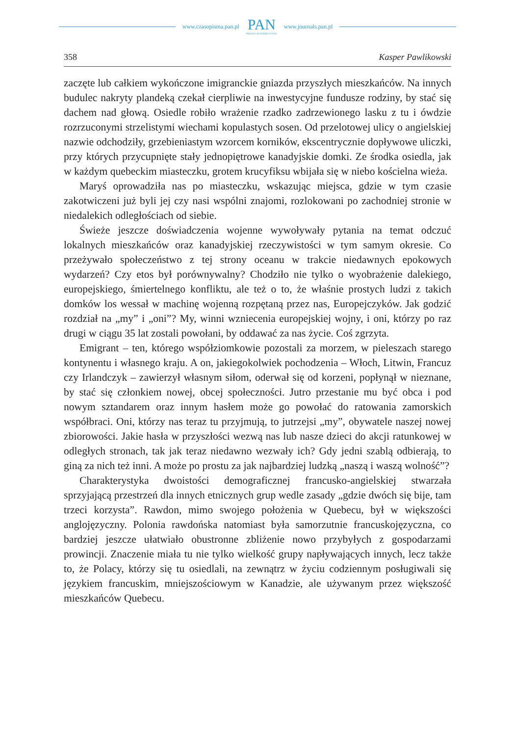www.czasopisma.pan.pl
PAN
POLSKA AKADEMIA NAUK
www.journals.pan.pl
358 Kasper Pawlikowski
zaczęte lub całkiem wykończone imigranckie gniazda przyszłych mieszkańców. Na innych budulec nakryty plandeką czekał cierpliwie na inwestycyjne fundusze rodziny, by stać się dachem nad głową. Osiedle robiło wrażenie rzadko zadrzewionego lasku z tu i ówdzie rozrzuconymi strzelistymi wiechami kopulastych sosen. Od przelotowej ulicy o angielskiej nazwie odchodziły, grzebieniastym wzorcem korników, ekscentrycznie dopływowe uliczki, przy których przycupnięte stały jednopiętrowe kanadyjskie domki. Ze środka osiedla, jak w każdym quebeckim miasteczku, grotem krucyfiksu wbijała się w niebo kościelna wieża.
Maryś oprowadziła nas po miasteczku, wskazując miejsca, gdzie w tym czasie zakotwiczeni już byli jej czy nasi wspólni znajomi, rozlokowani po zachodniej stronie w niedalekich odległościach od siebie.
Świeże jeszcze doświadczenia wojenne wywoływały pytania na temat odczuć lokalnych mieszkańców oraz kanadyjskiej rzeczywistości w tym samym okresie. Co przeżywało społeczeństwo z tej strony oceanu w trakcie niedawnych epokowych wydarzeń? Czy etos był porównywalny? Chodziło nie tylko o wyobrażenie dalekiego, europejskiego, śmiertelnego konfliktu, ale też o to, że właśnie prostych ludzi z takich domków los wessał w machinę wojenną rozpętaną przez nas, Europejczyków. Jak godzić rozdział na „my” i „oni”? My, winni wzniecenia europejskiej wojny, i oni, którzy po raz drugi w ciągu 35 lat zostali powołani, by oddawać za nas życie. Coś zgrzyta.
Emigrant – ten, którego współziomkowie pozostali za morzem, w pieleszach starego kontynentu i własnego kraju. A on, jakiegokolwiek pochodzenia – Włoch, Litwin, Francuz czy Irlandczyk – zawierzył własnym siłom, oderwał się od korzeni, popłynął w nieznane, by stać się członkiem nowej, obcej społeczności. Jutro przestanie mu być obca i pod nowym sztandarem oraz innym hasłem może go powołać do ratowania zamorskich współbraci. Oni, którzy nas teraz tu przyjmują, to jutrzejsi „my”, obywatele naszej nowej zbiorowości. Jakie hasła w przyszłości wezwą nas lub nasze dzieci do akcji ratunkowej w odległych stronach, tak jak teraz niedawno wezwały ich? Gdy jedni szablą odbierają, to giną za nich też inni. A może po prostu za jak najbardziej ludzką „naszą i waszą wolność”?
Charakterystyka dwoistości demograficznej francusko-angielskiej stwarzała sprzyjającą przestrzeń dla innych etnicznych grup wedle zasady „gdzie dwóch się bije, tam trzeci korzysta”. Rawdon, mimo swojego położenia w Quebecu, był w większości anglojęzyczny. Polonia rawdońska natomiast była samorzutnie francuskojęzyczna, co bardziej jeszcze ułatwiało obustronne zbliżenie nowo przybyłych z gospodarzami prowincji. Znaczenie miała tu nie tylko wielkość grupy napływających innych, lecz także to, że Polacy, którzy się tu osiedlali, na zewnątrz w życiu codziennym posługiwali się językiem francuskim, mniejszościowym w Kanadzie, ale używanym przez większość mieszkańców Quebecu.